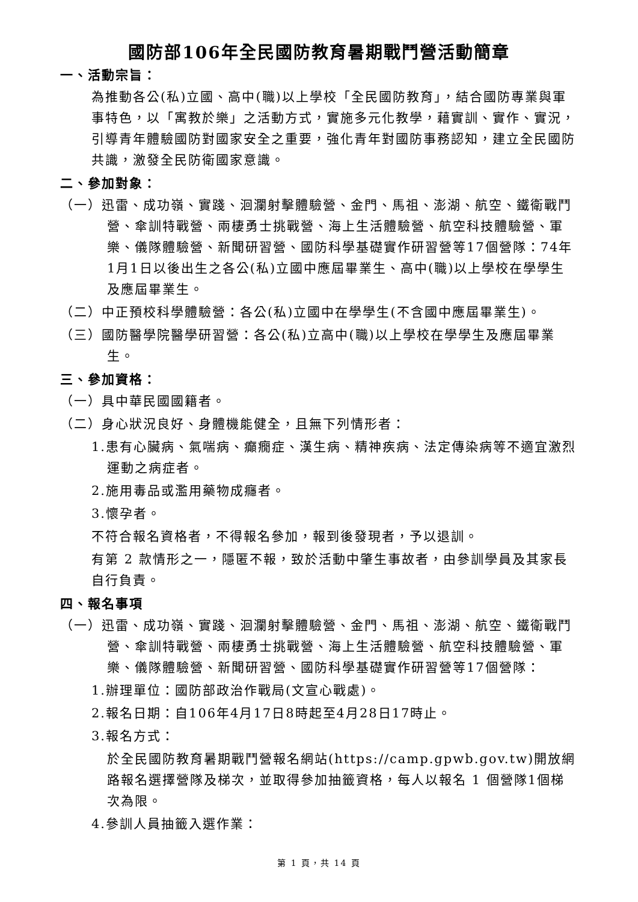國防部106年全民國防教育暑期戰鬥營活動簡章
一、活動宗旨：
為推動各公(私)立國、高中(職)以上學校「全民國防教育」，結合國防專業與軍事特色，以「寓教於樂」之活動方式，實施多元化教學，藉實訓、實作、實況，引導青年體驗國防對國家安全之重要，強化青年對國防事務認知，建立全民國防共識，激發全民防衛國家意識。
二、參加對象：
（一）迅雷、成功嶺、實踐、洄瀾射擊體驗營、金門、馬祖、澎湖、航空、鐵衛戰鬥營、傘訓特戰營、兩棲勇士挑戰營、海上生活體驗營、航空科技體驗營、軍樂、儀隊體驗營、新聞研習營、國防科學基礎實作研習營等17個營隊：74年1月1日以後出生之各公(私)立國中應屆畢業生、高中(職)以上學校在學學生及應屆畢業生。
（二）中正預校科學體驗營：各公(私)立國中在學學生(不含國中應屆畢業生)。
（三）國防醫學院醫學研習營：各公(私)立高中(職)以上學校在學學生及應屆畢業生。
三、參加資格：
（一）具中華民國國籍者。
（二）身心狀況良好、身體機能健全，且無下列情形者：
1.患有心臟病、氣喘病、癲癇症、漢生病、精神疾病、法定傳染病等不適宜激烈運動之病症者。
2.施用毒品或濫用藥物成癮者。
3.懷孕者。
不符合報名資格者，不得報名參加，報到後發現者，予以退訓。
有第 2 款情形之一，隱匿不報，致於活動中肇生事故者，由參訓學員及其家長自行負責。
四、報名事項
（一）迅雷、成功嶺、實踐、洄瀾射擊體驗營、金門、馬祖、澎湖、航空、鐵衛戰鬥營、傘訓特戰營、兩棲勇士挑戰營、海上生活體驗營、航空科技體驗營、軍樂、儀隊體驗營、新聞研習營、國防科學基礎實作研習營等17個營隊：
1.辦理單位：國防部政治作戰局(文宣心戰處)。
2.報名日期：自106年4月17日8時起至4月28日17時止。
3.報名方式：
於全民國防教育暑期戰鬥營報名網站(https://camp.gpwb.gov.tw)開放網路報名選擇營隊及梯次，並取得參加抽籤資格，每人以報名 1 個營隊1個梯次為限。
4.參訓人員抽籤入選作業：
第 1 頁，共 14 頁